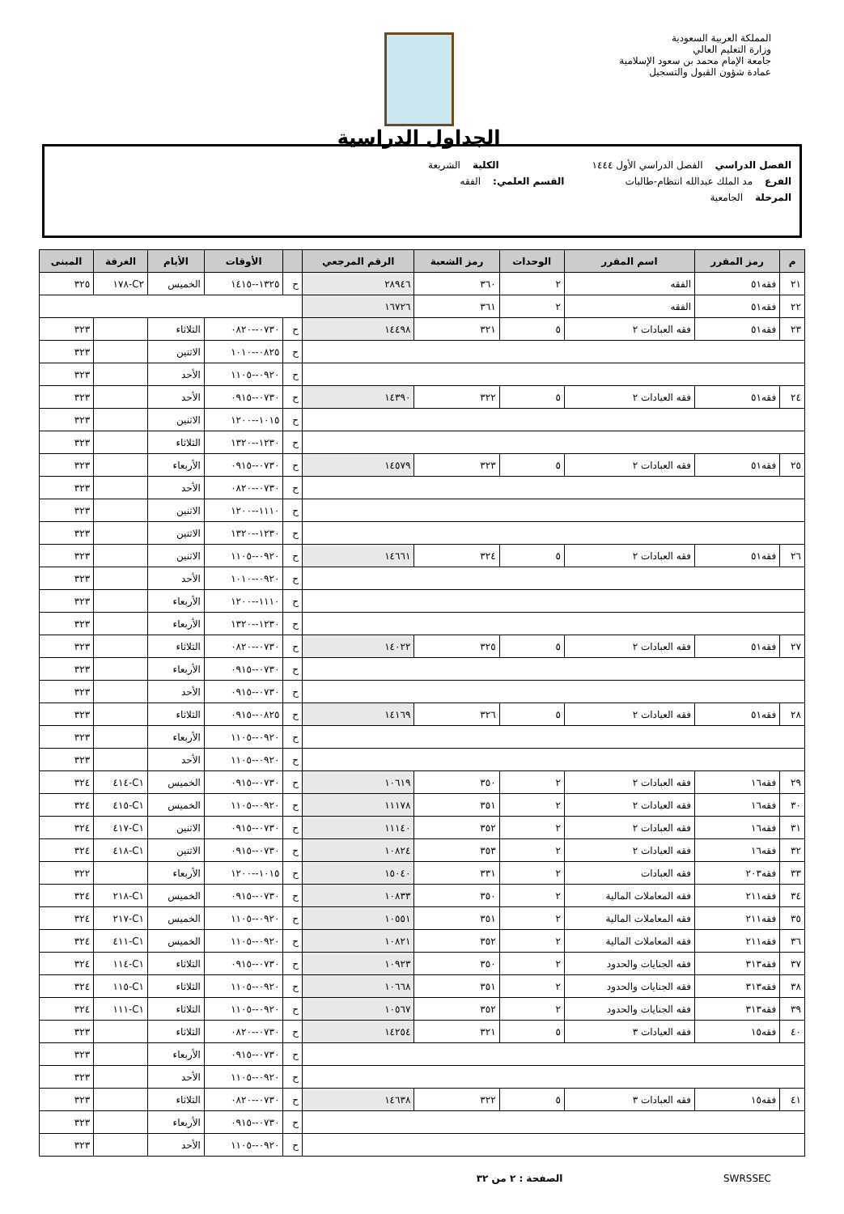المملكة العربية السعودية
وزارة التعليم العالي
جامعة الإمام محمد بن سعود الإسلامية
عمادة شؤون القبول والتسجيل
الجداول الدراسية
الفصل الدراسي الفصل الدراسي الأول ١٤٤٤ الكلية الشريعة
الفرع مد الملك عبدالله انتظام-طالبات القسم العلمي: الفقه
المرحلة الجامعية
| م | رمز المقرر | اسم المقرر | الوحدات | رمز الشعبة | الرقم المرجعي | | الأوقات | الأيام | الغرفة | المبنى |
| --- | --- | --- | --- | --- | --- | --- | --- | --- | --- | --- |
| ٢١ | فقه٥١ | الفقه | ٢ | ٣٦٠ | ٢٨٩٤٦ | ح | ١٣٢٥--١٤١٥ | الخميس | C٢-١٧٨ | ٣٢٥ |
| ٢٢ | فقه٥١ | الفقه | ٢ | ٣٦١ | ١٦٧٢٦ | | | | | |
| ٢٣ | فقه٥١ | فقه العبادات ٢ | ٥ | ٣٢١ | ١٤٤٩٨ | ح | ٠٧٣٠--٠٨٢٠ | الثلاثاء | | ٣٢٣ |
| | | | | | | ح | ٠٨٢٥--١٠١٠ | الاثنين | | ٣٢٣ |
| | | | | | | ح | ٠٩٢٠--١١٠٥ | الأحد | | ٣٢٣ |
| ٢٤ | فقه٥١ | فقه العبادات ٢ | ٥ | ٣٢٢ | ١٤٣٩٠ | ح | ٠٧٣٠--٠٩١٥ | الأحد | | ٣٢٣ |
| | | | | | | ح | ١٠١٥--١٢٠٠ | الاثنين | | ٣٢٣ |
| | | | | | | ح | ١٢٣٠--١٣٢٠ | الثلاثاء | | ٣٢٣ |
| ٢٥ | فقه٥١ | فقه العبادات ٢ | ٥ | ٣٢٣ | ١٤٥٧٩ | ح | ٠٧٣٠--٠٩١٥ | الأربعاء | | ٣٢٣ |
| | | | | | | ح | ٠٧٣٠--٠٨٢٠ | الأحد | | ٣٢٣ |
| | | | | | | ح | ١١١٠--١٢٠٠ | الاثنين | | ٣٢٣ |
| | | | | | | ح | ١٢٣٠--١٣٢٠ | الاثنين | | ٣٢٣ |
| ٢٦ | فقه٥١ | فقه العبادات ٢ | ٥ | ٣٢٤ | ١٤٦٦١ | ح | ٠٩٢٠--١١٠٥ | الاثنين | | ٣٢٣ |
| | | | | | | ح | ٠٩٢٠--١٠١٠ | الأحد | | ٣٢٣ |
| | | | | | | ح | ١١١٠--١٢٠٠ | الأربعاء | | ٣٢٣ |
| | | | | | | ح | ١٢٣٠--١٣٢٠ | الأربعاء | | ٣٢٣ |
| ٢٧ | فقه٥١ | فقه العبادات ٢ | ٥ | ٣٢٥ | ١٤٠٢٢ | ح | ٠٧٣٠--٠٨٢٠ | الثلاثاء | | ٣٢٣ |
| | | | | | | ح | ٠٧٣٠--٠٩١٥ | الأربعاء | | ٣٢٣ |
| | | | | | | ح | ٠٧٣٠--٠٩١٥ | الأحد | | ٣٢٣ |
| ٢٨ | فقه٥١ | فقه العبادات ٢ | ٥ | ٣٢٦ | ١٤١٦٩ | ح | ٠٨٢٥--٠٩١٥ | الثلاثاء | | ٣٢٣ |
| | | | | | | ح | ٠٩٢٠--١١٠٥ | الأربعاء | | ٣٢٣ |
| | | | | | | ح | ٠٩٢٠--١١٠٥ | الأحد | | ٣٢٣ |
| ٢٩ | فقه١٦ | فقه العبادات ٢ | ٢ | ٣٥٠ | ١٠٦١٩ | ح | ٠٧٣٠--٠٩١٥ | الخميس | C١-٤١٤ | ٣٢٤ |
| ٣٠ | فقه١٦ | فقه العبادات ٢ | ٢ | ٣٥١ | ١١١٧٨ | ح | ٠٩٢٠--١١٠٥ | الخميس | C١-٤١٥ | ٣٢٤ |
| ٣١ | فقه١٦ | فقه العبادات ٢ | ٢ | ٣٥٢ | ١١١٤٠ | ح | ٠٧٣٠--٠٩١٥ | الاثنين | C١-٤١٧ | ٣٢٤ |
| ٣٢ | فقه١٦ | فقه العبادات ٢ | ٢ | ٣٥٣ | ١٠٨٢٤ | ح | ٠٧٣٠--٠٩١٥ | الاثنين | C١-٤١٨ | ٣٢٤ |
| ٣٣ | فقه٢٠٣ | فقه العبادات | ٢ | ٣٣١ | ١٥٠٤٠ | ح | ١٠١٥--١٢٠٠ | الأربعاء | | ٣٢٢ |
| ٣٤ | فقه٢١١ | فقه المعاملات المالية | ٢ | ٣٥٠ | ١٠٨٣٣ | ح | ٠٧٣٠--٠٩١٥ | الخميس | C١-٢١٨ | ٣٢٤ |
| ٣٥ | فقه٢١١ | فقه المعاملات المالية | ٢ | ٣٥١ | ١٠٥٥١ | ح | ٠٩٢٠--١١٠٥ | الخميس | C١-٢١٧ | ٣٢٤ |
| ٣٦ | فقه٢١١ | فقه المعاملات المالية | ٢ | ٣٥٢ | ١٠٨٢١ | ح | ٠٩٢٠--١١٠٥ | الخميس | C١-٤١١ | ٣٢٤ |
| ٣٧ | فقه٣١٣ | فقه الجنايات والحدود | ٢ | ٣٥٠ | ١٠٩٢٣ | ح | ٠٧٣٠--٠٩١٥ | الثلاثاء | C١-١١٤ | ٣٢٤ |
| ٣٨ | فقه٣١٣ | فقه الجنايات والحدود | ٢ | ٣٥١ | ١٠٦٦٨ | ح | ٠٩٢٠--١١٠٥ | الثلاثاء | C١-١١٥ | ٣٢٤ |
| ٣٩ | فقه٣١٣ | فقه الجنايات والحدود | ٢ | ٣٥٢ | ١٠٥٦٧ | ح | ٠٩٢٠--١١٠٥ | الثلاثاء | C١-١١١ | ٣٢٤ |
| ٤٠ | فقه١٥ | فقه العبادات ٣ | ٥ | ٣٢١ | ١٤٢٥٤ | ح | ٠٧٣٠--٠٨٢٠ | الثلاثاء | | ٣٢٣ |
| | | | | | | ح | ٠٧٣٠--٠٩١٥ | الأربعاء | | ٣٢٣ |
| | | | | | | ح | ٠٩٢٠--١١٠٥ | الأحد | | ٣٢٣ |
| ٤١ | فقه١٥ | فقه العبادات ٣ | ٥ | ٣٢٢ | ١٤٦٣٨ | ح | ٠٧٣٠--٠٨٢٠ | الثلاثاء | | ٣٢٣ |
| | | | | | | ح | ٠٧٣٠--٠٩١٥ | الأربعاء | | ٣٢٣ |
| | | | | | | ح | ٠٩٢٠--١١٠٥ | الأحد | | ٣٢٣ |
SWRSSEC الصفحة : ٢ من ٣٢